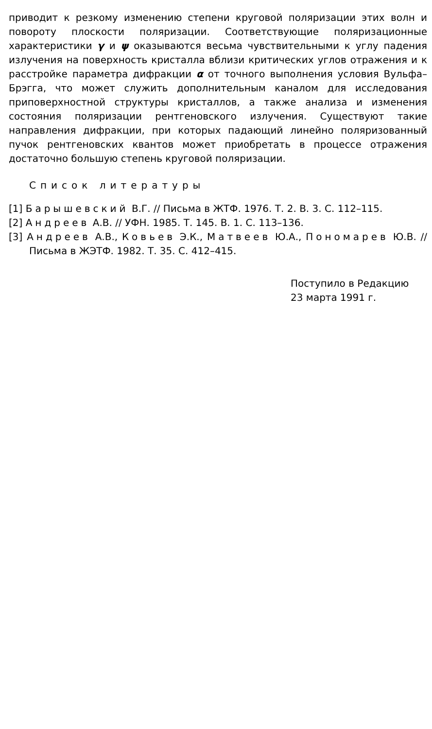приводит к резкому изменению степени круговой поляризации этих волн и повороту плоскости поляризации. Соответствующие поляризационные характеристики γ и ψ оказываются весьма чувствительными к углу падения излучения на поверхность кристалла вблизи критических углов отражения и к расстройке параметра дифракции α от точного выполнения условия Вульфа–Брэгга, что может служить дополнительным каналом для исследования приповерхностной структуры кристаллов, а также анализа и изменения состояния поляризации рентгеновского излучения. Существуют такие направления дифракции, при которых падающий линейно поляризованный пучок рентгеновских квантов может приобретать в процессе отражения достаточно большую степень круговой поляризации.
Список литературы
[1] Барышевский В.Г. // Письма в ЖТФ. 1976. Т. 2. В. 3. С. 112–115.
[2] Андреев А.В. // УФН. 1985. Т. 145. В. 1. С. 113–136.
[3] Андреев А.В., Ковьев Э.К., Матвеев Ю.А., Пономарев Ю.В. // Письма в ЖЭТФ. 1982. Т. 35. С. 412–415.
Поступило в Редакцию
23 марта 1991 г.